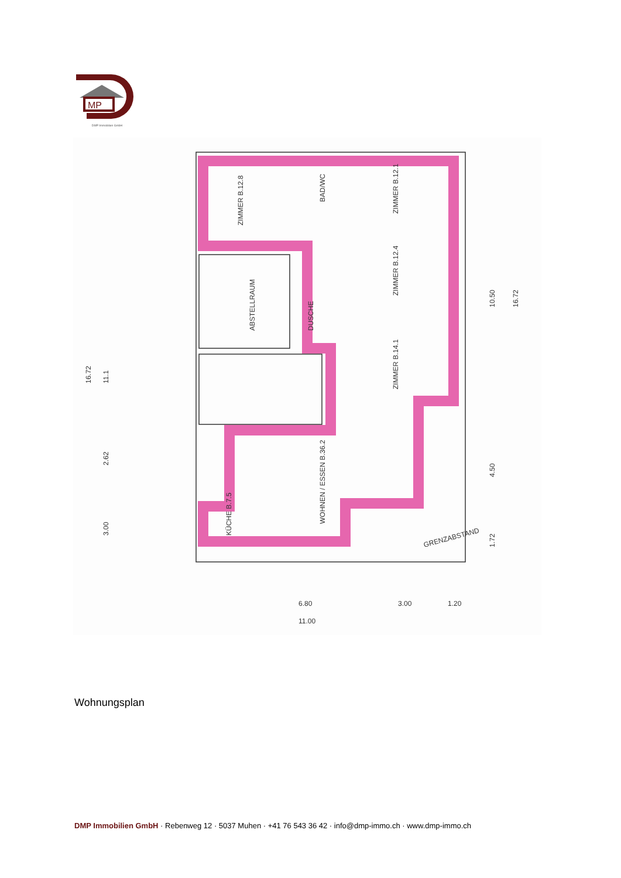MP
DMP Immobilien GmbH
ZIMMER B.12.8
ZIMMER B.12.1
ZIMMER B.12.4
ZIMMER B.14.1
ABSTELLRAUM
WOHNEN / ESSEN B.36.2
KÜCHE B.7.5
BAD/WC
DUSCHE
GRENZABSTAND
16.72
11.1
2.62
3.00
16.72
10.50
4.50
1.72
6.80
3.00
1.20
11.00
Wohnungsplan
DMP Immobilien GmbH · Rebenweg 12 · 5037 Muhen · +41 76 543 36 42 · info@dmp-immo.ch · www.dmp-immo.ch